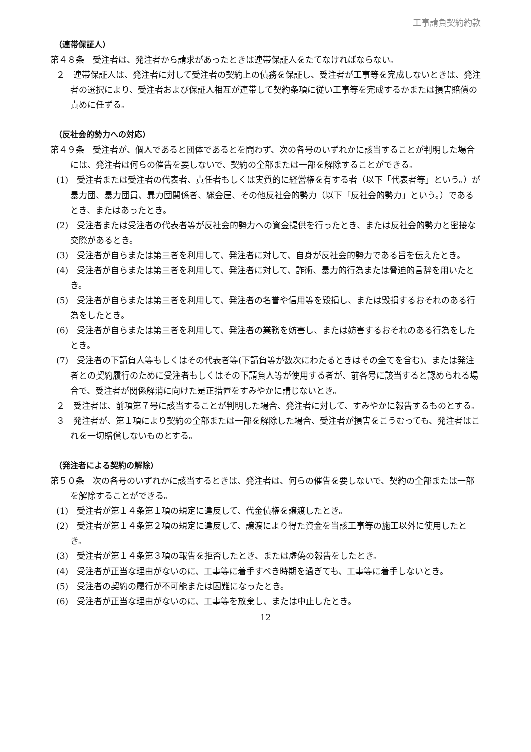工事請負契約約款
（連帯保証人）
第４８条　受注者は、発注者から請求があったときは連帯保証人をたてなければならない。
２　連帯保証人は、発注者に対して受注者の契約上の債務を保証し、受注者が工事等を完成しないときは、発注者の選択により、受注者および保証人相互が連帯して契約条項に従い工事等を完成するかまたは損害賠償の責めに任ずる。
（反社会的勢力への対応）
第４９条　受注者が、個人であると団体であるとを問わず、次の各号のいずれかに該当することが判明した場合には、発注者は何らの催告を要しないで、契約の全部または一部を解除することができる。
(1)　受注者または受注者の代表者、責任者もしくは実質的に経営権を有する者（以下「代表者等」という。）が暴力団、暴力団員、暴力団関係者、総会屋、その他反社会的勢力（以下「反社会的勢力」という。）であるとき、またはあったとき。
(2)　受注者または受注者の代表者等が反社会的勢力への資金提供を行ったとき、または反社会的勢力と密接な交際があるとき。
(3)　受注者が自らまたは第三者を利用して、発注者に対して、自身が反社会的勢力である旨を伝えたとき。
(4)　受注者が自らまたは第三者を利用して、発注者に対して、詐術、暴力的行為または脅迫的言辞を用いたとき。
(5)　受注者が自らまたは第三者を利用して、発注者の名誉や信用等を毀損し、または毀損するおそれのある行為をしたとき。
(6)　受注者が自らまたは第三者を利用して、発注者の業務を妨害し、または妨害するおそれのある行為をしたとき。
(7)　受注者の下請負人等もしくはその代表者等(下請負等が数次にわたるときはその全てを含む)、または発注者との契約履行のために受注者もしくはその下請負人等が使用する者が、前各号に該当すると認められる場合で、受注者が関係解消に向けた是正措置をすみやかに講じないとき。
２　受注者は、前項第７号に該当することが判明した場合、発注者に対して、すみやかに報告するものとする。
３　発注者が、第１項により契約の全部または一部を解除した場合、受注者が損害をこうむっても、発注者はこれを一切賠償しないものとする。
（発注者による契約の解除）
第５０条　次の各号のいずれかに該当するときは、発注者は、何らの催告を要しないで、契約の全部または一部を解除することができる。
(1)　受注者が第１４条第１項の規定に違反して、代金債権を譲渡したとき。
(2)　受注者が第１４条第２項の規定に違反して、譲渡により得た資金を当該工事等の施工以外に使用したとき。
(3)　受注者が第１４条第３項の報告を拒否したとき、または虚偽の報告をしたとき。
(4)　受注者が正当な理由がないのに、工事等に着手すべき時期を過ぎても、工事等に着手しないとき。
(5)　受注者の契約の履行が不可能または困難になったとき。
(6)　受注者が正当な理由がないのに、工事等を放棄し、または中止したとき。
12